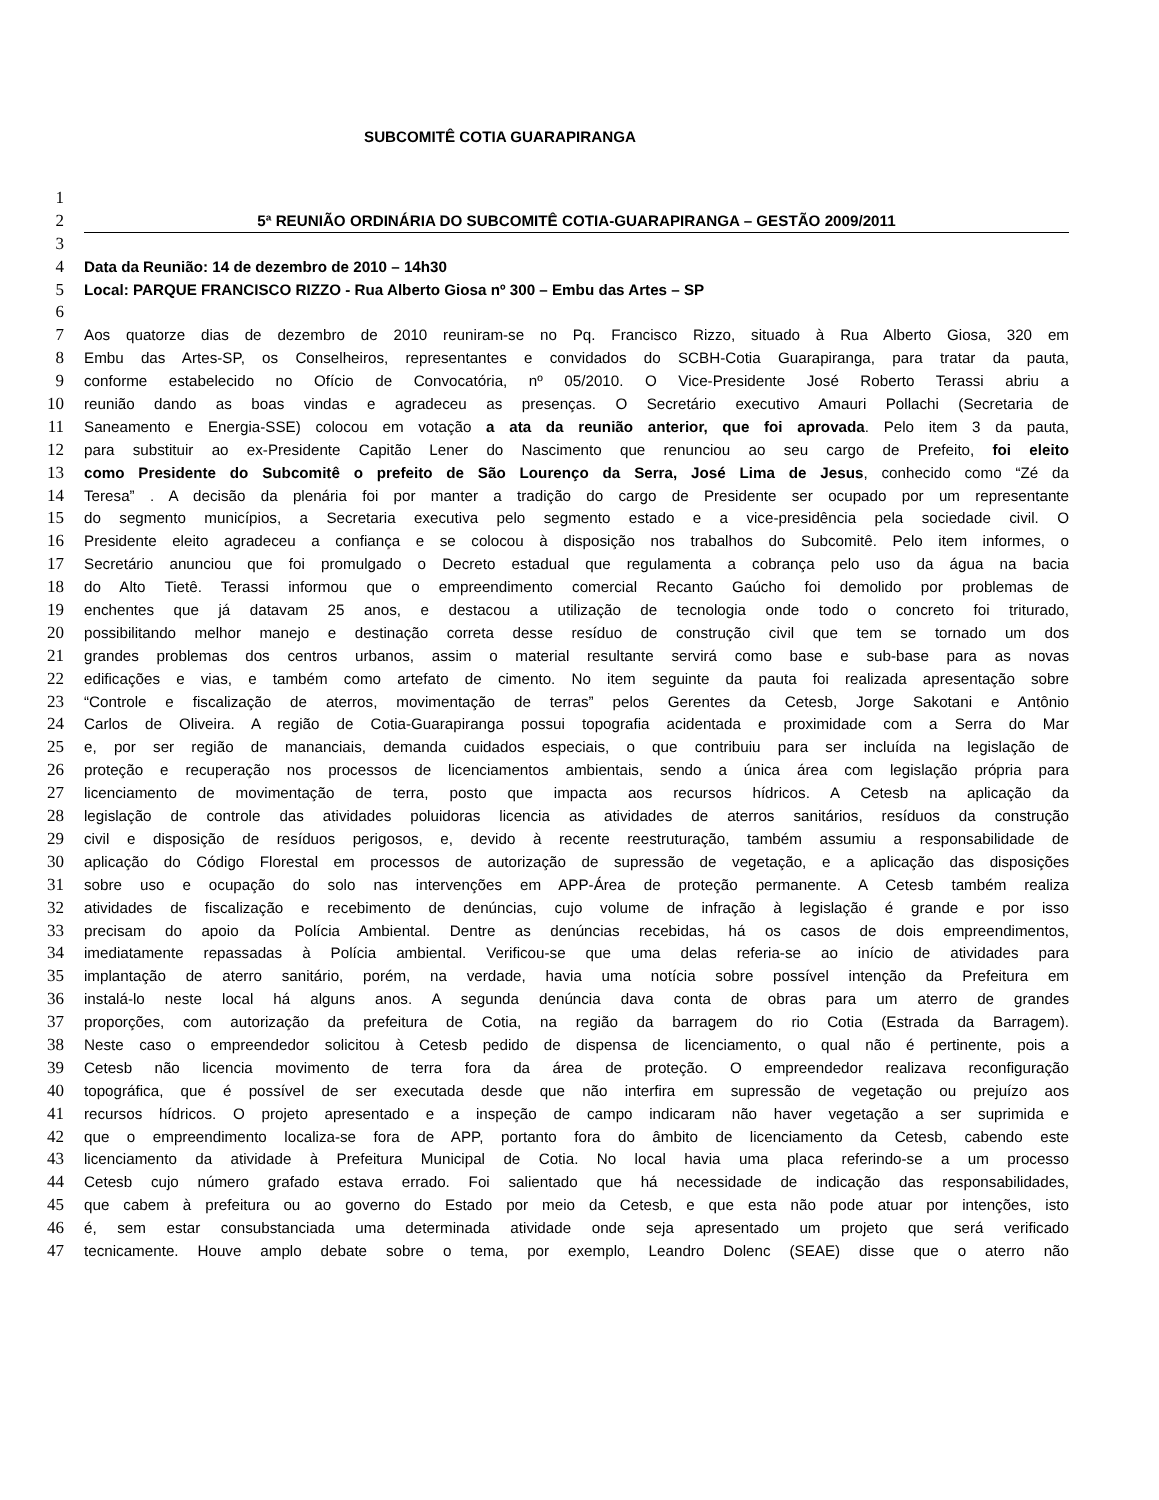SUBCOMITÊ COTIA GUARAPIRANGA
1
2 5ª REUNIÃO ORDINÁRIA DO SUBCOMITÊ COTIA-GUARAPIRANGA – GESTÃO 2009/2011
3
4 Data da Reunião: 14 de dezembro de 2010 – 14h30
5 Local: PARQUE FRANCISCO RIZZO - Rua Alberto Giosa nº 300 – Embu das Artes – SP
6
7 Aos quatorze dias de dezembro de 2010 reuniram-se no Pq. Francisco Rizzo, situado à Rua Alberto Giosa, 320 em
8 Embu das Artes-SP, os Conselheiros, representantes e convidados do SCBH-Cotia Guarapiranga, para tratar da pauta,
9 conforme estabelecido no Ofício de Convocatória, nº 05/2010. O Vice-Presidente José Roberto Terassi abriu a
10 reunião dando as boas vindas e agradeceu as presenças. O Secretário executivo Amauri Pollachi (Secretaria de
11 Saneamento e Energia-SSE) colocou em votação a ata da reunião anterior, que foi aprovada. Pelo item 3 da pauta,
12 para substituir ao ex-Presidente Capitão Lener do Nascimento que renunciou ao seu cargo de Prefeito, foi eleito
13 como Presidente do Subcomitê o prefeito de São Lourenço da Serra, José Lima de Jesus, conhecido como “Zé da
14 Teresa” . A decisão da plenária foi por manter a tradição do cargo de Presidente ser ocupado por um representante
15 do segmento municípios, a Secretaria executiva pelo segmento estado e a vice-presidência pela sociedade civil. O
16 Presidente eleito agradeceu a confiança e se colocou à disposição nos trabalhos do Subcomitê. Pelo item informes, o
17 Secretário anunciou que foi promulgado o Decreto estadual que regulamenta a cobrança pelo uso da água na bacia
18 do Alto Tietê. Terassi informou que o empreendimento comercial Recanto Gaúcho foi demolido por problemas de
19 enchentes que já datavam 25 anos, e destacou a utilização de tecnologia onde todo o concreto foi triturado,
20 possibilitando melhor manejo e destinação correta desse resíduo de construção civil que tem se tornado um dos
21 grandes problemas dos centros urbanos, assim o material resultante servirá como base e sub-base para as novas
22 edificações e vias, e também como artefato de cimento. No item seguinte da pauta foi realizada apresentação sobre
23 “Controle e fiscalização de aterros, movimentação de terras” pelos Gerentes da Cetesb, Jorge Sakotani e Antônio
24 Carlos de Oliveira. A região de Cotia-Guarapiranga possui topografia acidentada e proximidade com a Serra do Mar
25 e, por ser região de mananciais, demanda cuidados especiais, o que contribuiu para ser incluída na legislação de
26 proteção e recuperação nos processos de licenciamentos ambientais, sendo a única área com legislação própria para
27 licenciamento de movimentação de terra, posto que impacta aos recursos hídricos. A Cetesb na aplicação da
28 legislação de controle das atividades poluidoras licencia as atividades de aterros sanitários, resíduos da construção
29 civil e disposição de resíduos perigosos, e, devido à recente reestruturação, também assumiu a responsabilidade de
30 aplicação do Código Florestal em processos de autorização de supressão de vegetação, e a aplicação das disposições
31 sobre uso e ocupação do solo nas intervenções em APP-Área de proteção permanente. A Cetesb também realiza
32 atividades de fiscalização e recebimento de denúncias, cujo volume de infração à legislação é grande e por isso
33 precisam do apoio da Polícia Ambiental. Dentre as denúncias recebidas, há os casos de dois empreendimentos,
34 imediatamente repassadas à Polícia ambiental. Verificou-se que uma delas referia-se ao início de atividades para
35 implantação de aterro sanitário, porém, na verdade, havia uma notícia sobre possível intenção da Prefeitura em
36 instalá-lo neste local há alguns anos. A segunda denúncia dava conta de obras para um aterro de grandes
37 proporções, com autorização da prefeitura de Cotia, na região da barragem do rio Cotia (Estrada da Barragem).
38 Neste caso o empreendedor solicitou à Cetesb pedido de dispensa de licenciamento, o qual não é pertinente, pois a
39 Cetesb não licencia movimento de terra fora da área de proteção. O empreendedor realizava reconfiguração
40 topográfica, que é possível de ser executada desde que não interfira em supressão de vegetação ou prejuízo aos
41 recursos hídricos. O projeto apresentado e a inspeção de campo indicaram não haver vegetação a ser suprimida e
42 que o empreendimento localiza-se fora de APP, portanto fora do âmbito de licenciamento da Cetesb, cabendo este
43 licenciamento da atividade à Prefeitura Municipal de Cotia. No local havia uma placa referindo-se a um processo
44 Cetesb cujo número grafado estava errado. Foi salientado que há necessidade de indicação das responsabilidades,
45 que cabem à prefeitura ou ao governo do Estado por meio da Cetesb, e que esta não pode atuar por intenções, isto
46 é, sem estar consubstanciada uma determinada atividade onde seja apresentado um projeto que será verificado
47 tecnicamente. Houve amplo debate sobre o tema, por exemplo, Leandro Dolenc (SEAE) disse que o aterro não